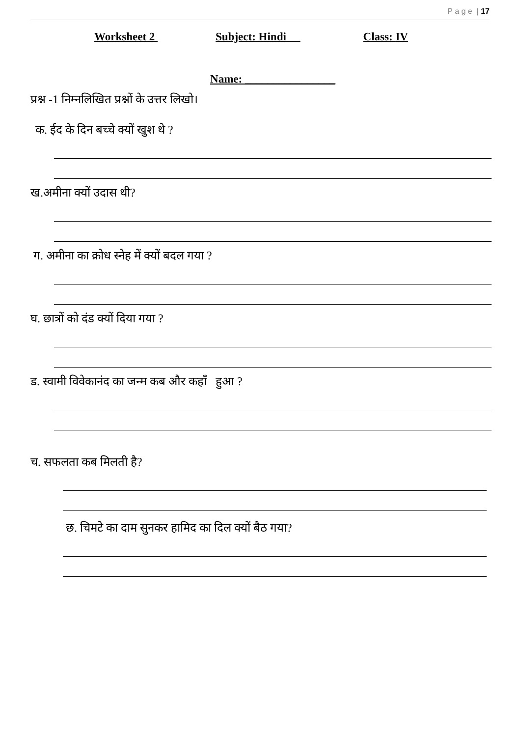P a g e | 17
Worksheet 2 Subject: Hindi Class: IV
Name: ________________
प्रश्न -1 निम्नलिखित प्रश्नों के उत्तर लिखो।
क. ईद के दिन बच्चे क्यों खुश थे ?
ख.अमीना क्यों उदास थी?
ग. अमीना का क्रोध स्नेह में क्यों बदल गया ?
घ. छात्रों को दंड क्यों दिया गया ?
ड. स्वामी विवेकानंद का जन्म कब और कहाँ हुआ ?
च. सफलता कब मिलती है?
छ. चिमटे का दाम सुनकर हामिद का दिल क्यों बैठ गया?